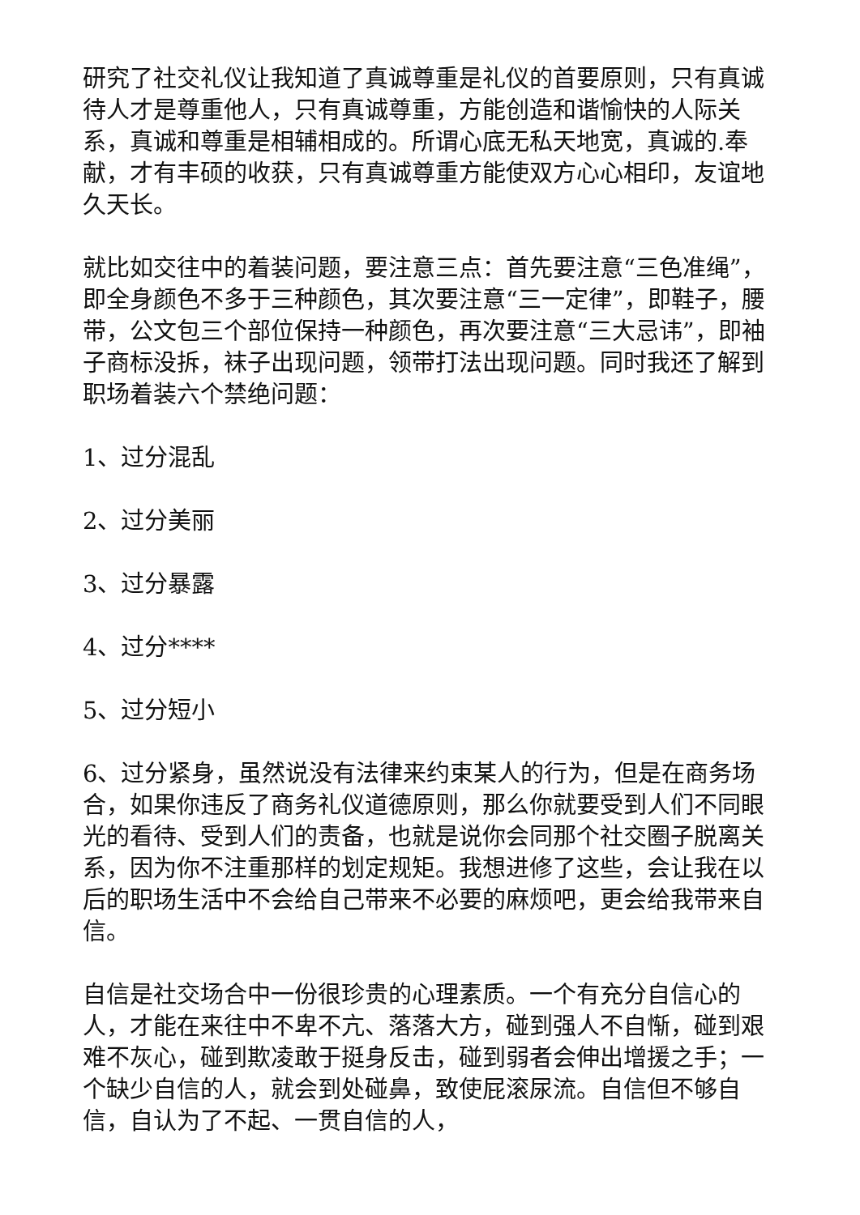研究了社交礼仪让我知道了真诚尊重是礼仪的首要原则，只有真诚待人才是尊重他人，只有真诚尊重，方能创造和谐愉快的人际关系，真诚和尊重是相辅相成的。所谓心底无私天地宽，真诚的.奉献，才有丰硕的收获，只有真诚尊重方能使双方心心相印，友谊地久天长。
就比如交往中的着装问题，要注意三点：首先要注意“三色准绳”，即全身颜色不多于三种颜色，其次要注意“三一定律”，即鞋子，腰带，公文包三个部位保持一种颜色，再次要注意“三大忌讳”，即袖子商标没拆，袜子出现问题，领带打法出现问题。同时我还了解到职场着装六个禁绝问题：
1、过分混乱
2、过分美丽
3、过分暴露
4、过分****
5、过分短小
6、过分紧身，虽然说没有法律来约束某人的行为，但是在商务场合，如果你违反了商务礼仪道德原则，那么你就要受到人们不同眼光的看待、受到人们的责备，也就是说你会同那个社交圈子脱离关系，因为你不注重那样的划定规矩。我想进修了这些，会让我在以后的职场生活中不会给自己带来不必要的麻烦吧，更会给我带来自信。
自信是社交场合中一份很珍贵的心理素质。一个有充分自信心的人，才能在来往中不卑不亢、落落大方，碰到强人不自惭，碰到艰难不灰心，碰到欺凌敢于挺身反击，碰到弱者会伸出增援之手；一个缺少自信的人，就会到处碰鼻，致使屁滚尿流。自信但不够自信，自认为了不起、一贯自信的人，